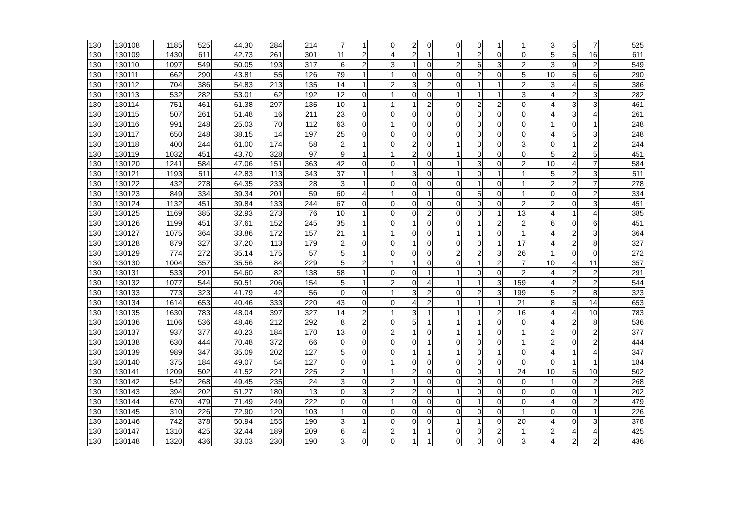| 130 | 130108 | 1185 | 525 | 44.30 | 284 | 214 | 7 | 1 | 0 | 2 | 0 | 0 | 0 | 1 | 1 | 3 | 5 | 7 | 525 |
| 130 | 130109 | 1430 | 611 | 42.73 | 261 | 301 | 11 | 2 | 4 | 2 | 1 | 1 | 2 | 0 | 0 | 5 | 5 | 16 | 611 |
| 130 | 130110 | 1097 | 549 | 50.05 | 193 | 317 | 6 | 2 | 3 | 1 | 0 | 2 | 6 | 3 | 2 | 3 | 9 | 2 | 549 |
| 130 | 130111 | 662 | 290 | 43.81 | 55 | 126 | 79 | 1 | 1 | 0 | 0 | 0 | 2 | 0 | 5 | 10 | 5 | 6 | 290 |
| 130 | 130112 | 704 | 386 | 54.83 | 213 | 135 | 14 | 1 | 2 | 3 | 2 | 0 | 1 | 1 | 2 | 3 | 4 | 5 | 386 |
| 130 | 130113 | 532 | 282 | 53.01 | 62 | 192 | 12 | 0 | 1 | 0 | 0 | 1 | 1 | 1 | 3 | 4 | 2 | 3 | 282 |
| 130 | 130114 | 751 | 461 | 61.38 | 297 | 135 | 10 | 1 | 1 | 1 | 2 | 0 | 2 | 2 | 0 | 4 | 3 | 3 | 461 |
| 130 | 130115 | 507 | 261 | 51.48 | 16 | 211 | 23 | 0 | 0 | 0 | 0 | 0 | 0 | 0 | 0 | 4 | 3 | 4 | 261 |
| 130 | 130116 | 991 | 248 | 25.03 | 70 | 112 | 63 | 0 | 1 | 0 | 0 | 0 | 0 | 0 | 0 | 1 | 0 | 1 | 248 |
| 130 | 130117 | 650 | 248 | 38.15 | 14 | 197 | 25 | 0 | 0 | 0 | 0 | 0 | 0 | 0 | 0 | 4 | 5 | 3 | 248 |
| 130 | 130118 | 400 | 244 | 61.00 | 174 | 58 | 2 | 1 | 0 | 2 | 0 | 1 | 0 | 0 | 3 | 0 | 1 | 2 | 244 |
| 130 | 130119 | 1032 | 451 | 43.70 | 328 | 97 | 9 | 1 | 1 | 2 | 0 | 1 | 0 | 0 | 0 | 5 | 2 | 5 | 451 |
| 130 | 130120 | 1241 | 584 | 47.06 | 151 | 363 | 42 | 0 | 0 | 1 | 0 | 1 | 3 | 0 | 2 | 10 | 4 | 7 | 584 |
| 130 | 130121 | 1193 | 511 | 42.83 | 113 | 343 | 37 | 1 | 1 | 3 | 0 | 1 | 0 | 1 | 1 | 5 | 2 | 3 | 511 |
| 130 | 130122 | 432 | 278 | 64.35 | 233 | 28 | 3 | 1 | 0 | 0 | 0 | 0 | 1 | 0 | 1 | 2 | 2 | 7 | 278 |
| 130 | 130123 | 849 | 334 | 39.34 | 201 | 59 | 60 | 4 | 1 | 0 | 1 | 0 | 5 | 0 | 1 | 0 | 0 | 2 | 334 |
| 130 | 130124 | 1132 | 451 | 39.84 | 133 | 244 | 67 | 0 | 0 | 0 | 0 | 0 | 0 | 0 | 2 | 2 | 0 | 3 | 451 |
| 130 | 130125 | 1169 | 385 | 32.93 | 273 | 76 | 10 | 1 | 0 | 0 | 2 | 0 | 0 | 1 | 13 | 4 | 1 | 4 | 385 |
| 130 | 130126 | 1199 | 451 | 37.61 | 152 | 245 | 35 | 1 | 0 | 1 | 0 | 0 | 1 | 2 | 2 | 6 | 0 | 6 | 451 |
| 130 | 130127 | 1075 | 364 | 33.86 | 172 | 157 | 21 | 1 | 1 | 0 | 0 | 1 | 1 | 0 | 1 | 4 | 2 | 3 | 364 |
| 130 | 130128 | 879 | 327 | 37.20 | 113 | 179 | 2 | 0 | 0 | 1 | 0 | 0 | 0 | 1 | 17 | 4 | 2 | 8 | 327 |
| 130 | 130129 | 774 | 272 | 35.14 | 175 | 57 | 5 | 1 | 0 | 0 | 0 | 2 | 2 | 3 | 26 | 1 | 0 | 0 | 272 |
| 130 | 130130 | 1004 | 357 | 35.56 | 84 | 229 | 5 | 2 | 1 | 1 | 0 | 0 | 1 | 2 | 7 | 10 | 4 | 11 | 357 |
| 130 | 130131 | 533 | 291 | 54.60 | 82 | 138 | 58 | 1 | 0 | 0 | 1 | 1 | 0 | 0 | 2 | 4 | 2 | 2 | 291 |
| 130 | 130132 | 1077 | 544 | 50.51 | 206 | 154 | 5 | 1 | 2 | 0 | 4 | 1 | 1 | 3 | 159 | 4 | 2 | 2 | 544 |
| 130 | 130133 | 773 | 323 | 41.79 | 42 | 56 | 0 | 0 | 1 | 3 | 2 | 0 | 2 | 3 | 199 | 5 | 2 | 8 | 323 |
| 130 | 130134 | 1614 | 653 | 40.46 | 333 | 220 | 43 | 0 | 0 | 4 | 2 | 1 | 1 | 1 | 21 | 8 | 5 | 14 | 653 |
| 130 | 130135 | 1630 | 783 | 48.04 | 397 | 327 | 14 | 2 | 1 | 3 | 1 | 1 | 1 | 2 | 16 | 4 | 4 | 10 | 783 |
| 130 | 130136 | 1106 | 536 | 48.46 | 212 | 292 | 8 | 2 | 0 | 5 | 1 | 1 | 1 | 0 | 0 | 4 | 2 | 8 | 536 |
| 130 | 130137 | 937 | 377 | 40.23 | 184 | 170 | 13 | 0 | 2 | 1 | 0 | 1 | 1 | 0 | 1 | 2 | 0 | 2 | 377 |
| 130 | 130138 | 630 | 444 | 70.48 | 372 | 66 | 0 | 0 | 0 | 0 | 1 | 0 | 0 | 0 | 1 | 2 | 0 | 2 | 444 |
| 130 | 130139 | 989 | 347 | 35.09 | 202 | 127 | 5 | 0 | 0 | 1 | 1 | 1 | 0 | 1 | 0 | 4 | 1 | 4 | 347 |
| 130 | 130140 | 375 | 184 | 49.07 | 54 | 127 | 0 | 0 | 1 | 0 | 0 | 0 | 0 | 0 | 0 | 0 | 1 | 1 | 184 |
| 130 | 130141 | 1209 | 502 | 41.52 | 221 | 225 | 2 | 1 | 1 | 2 | 0 | 0 | 0 | 1 | 24 | 10 | 5 | 10 | 502 |
| 130 | 130142 | 542 | 268 | 49.45 | 235 | 24 | 3 | 0 | 2 | 1 | 0 | 0 | 0 | 0 | 0 | 1 | 0 | 2 | 268 |
| 130 | 130143 | 394 | 202 | 51.27 | 180 | 13 | 0 | 3 | 2 | 2 | 0 | 1 | 0 | 0 | 0 | 0 | 0 | 1 | 202 |
| 130 | 130144 | 670 | 479 | 71.49 | 249 | 222 | 0 | 0 | 1 | 0 | 0 | 0 | 1 | 0 | 0 | 4 | 0 | 2 | 479 |
| 130 | 130145 | 310 | 226 | 72.90 | 120 | 103 | 1 | 0 | 0 | 0 | 0 | 0 | 0 | 0 | 1 | 0 | 0 | 1 | 226 |
| 130 | 130146 | 742 | 378 | 50.94 | 155 | 190 | 3 | 1 | 0 | 0 | 0 | 1 | 1 | 0 | 20 | 4 | 0 | 3 | 378 |
| 130 | 130147 | 1310 | 425 | 32.44 | 189 | 209 | 6 | 4 | 2 | 1 | 1 | 0 | 0 | 2 | 1 | 2 | 4 | 4 | 425 |
| 130 | 130148 | 1320 | 436 | 33.03 | 230 | 190 | 3 | 0 | 0 | 1 | 1 | 0 | 0 | 0 | 3 | 4 | 2 | 2 | 436 |